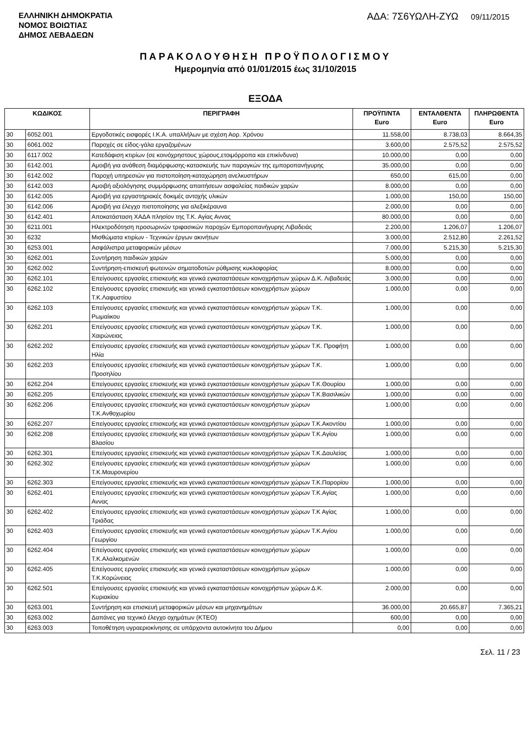ΕΛΛΗΝΙΚΗ ΔΗΜΟΚΡΑΤΙΑ
ΝΟΜΟΣ ΒΟΙΩΤΙΑΣ
ΔΗΜΟΣ ΛΕΒΑΔΕΩΝ
ΑΔΑ: 7Σ6ΥΩΛΗ-ΖΥΩ 09/11/2015
ΠΑΡΑΚΟΛΟΥΘΗΣΗ ΠΡΟΫΠΟΛΟΓΙΣΜΟΥ
Ημερομηνία από 01/01/2015 έως 31/10/2015
ΕΞΟΔΑ
| ΚΩΔΙΚΟΣ | | ΠΕΡΙΓΡΑΦΗ | ΠΡΟΫΠ/ΝΤΑ Euro | ΕΝΤΑΛΘΕΝΤΑ Euro | ΠΛΗΡΩΘΕΝΤΑ Euro |
| --- | --- | --- | --- | --- | --- |
| 30 | 6052.001 | Εργοδοτικές εισφορές Ι.Κ.Α. υπαλλήλων με σχέση Αορ. Χρόνου | 11.558,00 | 8.738,03 | 8.664,35 |
| 30 | 6061.002 | Παροχές σε είδος-γάλα εργαζομένων | 3.600,00 | 2.575,52 | 2.575,52 |
| 30 | 6117.002 | Κατεδάφιση κτιρίων (σε κοινόχρηστους χώρους,ετοιμόρροπα και επικίνδυνα) | 10.000,00 | 0,00 | 0,00 |
| 30 | 6142.001 | Αμοιβή για ανάθεση διαμόρφωσης-κατασκευής των παραγκών της εμποροπανήγυρης | 35.000,00 | 0,00 | 0,00 |
| 30 | 6142.002 | Παροχή υπηρεσιών για πιστοποίηση-καταχώρηση ανελκυστήρων | 650,00 | 615,00 | 0,00 |
| 30 | 6142.003 | Αμοιβή αξιολόγησης συμμόρφωσης απαιτήσεων ασφαλείας παιδικών χαρών | 8.000,00 | 0,00 | 0,00 |
| 30 | 6142.005 | Αμοιβή για εργαστηριακές δοκιμές αντοχής υλικών | 1.000,00 | 150,00 | 150,00 |
| 30 | 6142.006 | Αμοιβή για έλεγχο πιστοποίησης για αλεξικέραυνα | 2.000,00 | 0,00 | 0,00 |
| 30 | 6142.401 | Αποκατάσταση ΧΑΔΑ πλησίον της Τ.Κ. Αγίας Αννας | 80.000,00 | 0,00 | 0,00 |
| 30 | 6211.001 | Ηλεκτροδότηση προσωρινών τριφασικών παροχών Εμποροπανήγυρης Λιβαδειάς | 2.200,00 | 1.206,07 | 1.206,07 |
| 30 | 6232 | Μισθώματα κτιρίων - Τεχνικών έργων ακινήτων | 3.000,00 | 2.512,80 | 2.261,52 |
| 30 | 6253.001 | Ασφάλιστρα μεταφορικών μέσων | 7.000,00 | 5.215,30 | 5.215,30 |
| 30 | 6262.001 | Συντήρηση παιδικών χαρών | 5.000,00 | 0,00 | 0,00 |
| 30 | 6262.002 | Συντήρηση-επισκευή φωτεινών σηματοδοτών ρύθμισης κυκλοφορίας | 8.000,00 | 0,00 | 0,00 |
| 30 | 6262.101 | Επείγουσες εργασίες επισκευής και γενικά εγκαταστάσεων κοινοχρήστων χώρων Δ.Κ. Λιβαδειάς | 3.000,00 | 0,00 | 0,00 |
| 30 | 6262.102 | Επείγουσες εργασίες επισκευής και γενικά εγκαταστάσεων κοινοχρήστων χώρων Τ.Κ.Λαφυστίου | 1.000,00 | 0,00 | 0,00 |
| 30 | 6262.103 | Επείγουσες εργασίες επισκευής και γενικά εγκαταστάσεων κοινοχρήστων χώρων Τ.Κ. Ρωμαίικου | 1.000,00 | 0,00 | 0,00 |
| 30 | 6262.201 | Επείγουσες εργασίες επισκευής και γενικά εγκαταστάσεων κοινοχρήστων χώρων Τ.Κ. Χαιρώνειας | 1.000,00 | 0,00 | 0,00 |
| 30 | 6262.202 | Επείγουσες εργασίες επισκευής και γενικά εγκαταστάσεων κοινοχρήστων χώρων Τ.Κ. Προφήτη Ηλία | 1.000,00 | 0,00 | 0,00 |
| 30 | 6262.203 | Επείγουσες εργασίες επισκευής και γενικά εγκαταστάσεων κοινοχρήστων χώρων Τ.Κ. Προσηλίου | 1.000,00 | 0,00 | 0,00 |
| 30 | 6262.204 | Επείγουσες εργασίες επισκευής και γενικά εγκαταστάσεων κοινοχρήστων χώρων Τ.Κ.Θουρίου | 1.000,00 | 0,00 | 0,00 |
| 30 | 6262.205 | Επείγουσες εργασίες επισκευής και γενικά εγκαταστάσεων κοινοχρήστων χώρων Τ.Κ.Βασιλικών | 1.000,00 | 0,00 | 0,00 |
| 30 | 6262.206 | Επείγουσες εργασίες επισκευής και γενικά εγκαταστάσεων κοινοχρήστων χώρων Τ.Κ.Ανθοχωρίου | 1.000,00 | 0,00 | 0,00 |
| 30 | 6262.207 | Επείγουσες εργασίες επισκευής και γενικά εγκαταστάσεων κοινοχρήστων χώρων Τ.Κ.Ακοντίου | 1.000,00 | 0,00 | 0,00 |
| 30 | 6262.208 | Επείγουσες εργασίες επισκευής και γενικά εγκαταστάσεων κοινοχρήστων χώρων Τ.Κ.Αγίου Βλασίου | 1.000,00 | 0,00 | 0,00 |
| 30 | 6262.301 | Επείγουσες εργασίες επισκευής και γενικά εγκαταστάσεων κοινοχρήστων χώρων Τ.Κ.Δαυλείας | 1.000,00 | 0,00 | 0,00 |
| 30 | 6262.302 | Επείγουσες εργασίες επισκευής και γενικά εγκαταστάσεων κοινοχρήστων χώρων Τ.Κ.Μαυρονερίου | 1.000,00 | 0,00 | 0,00 |
| 30 | 6262.303 | Επείγουσες εργασίες επισκευής και γενικά εγκαταστάσεων κοινοχρήστων χώρων Τ.Κ.Παρορίου | 1.000,00 | 0,00 | 0,00 |
| 30 | 6262.401 | Επείγουσες εργασίες επισκευής και γενικά εγκαταστάσεων κοινοχρήστων χώρων Τ.Κ.Αγίας Αννας | 1.000,00 | 0,00 | 0,00 |
| 30 | 6262.402 | Επείγουσες εργασίες επισκευής και γενικά εγκαταστάσεων κοινοχρήστων χώρων Τ.Κ Αγίας Τριάδας | 1.000,00 | 0,00 | 0,00 |
| 30 | 6262.403 | Επείγουσες εργασίες επισκευής και γενικά εγκαταστάσεων κοινοχρήστων χώρων Τ.Κ.Αγίου Γεωργίου | 1.000,00 | 0,00 | 0,00 |
| 30 | 6262.404 | Επείγουσες εργασίες επισκευής και γενικά εγκαταστάσεων κοινοχρήστων χώρων Τ.Κ.Αλαλκομενών | 1.000,00 | 0,00 | 0,00 |
| 30 | 6262.405 | Επείγουσες εργασίες επισκευής και γενικά εγκαταστάσεων κοινοχρήστων χώρων Τ.Κ.Κορώνειας | 1.000,00 | 0,00 | 0,00 |
| 30 | 6262.501 | Επείγουσες εργασίες επισκευής και γενικά εγκαταστάσεων κοινοχρήστων χώρων Δ.Κ. Κυριακίου | 2.000,00 | 0,00 | 0,00 |
| 30 | 6263.001 | Συντήρηση και επισκευή μεταφορικών μέσων και μηχανημάτων | 36.000,00 | 20.665,87 | 7.365,21 |
| 30 | 6263.002 | Δαπάνες για τεχνικό έλεγχο οχημάτων (ΚΤΕΟ) | 600,00 | 0,00 | 0,00 |
| 30 | 6263.003 | Τοποθέτηση υγραεριοκίνησης σε υπάρχοντα αυτοκίνητα του Δήμου | 0,00 | 0,00 | 0,00 |
Σελ. 11 / 23